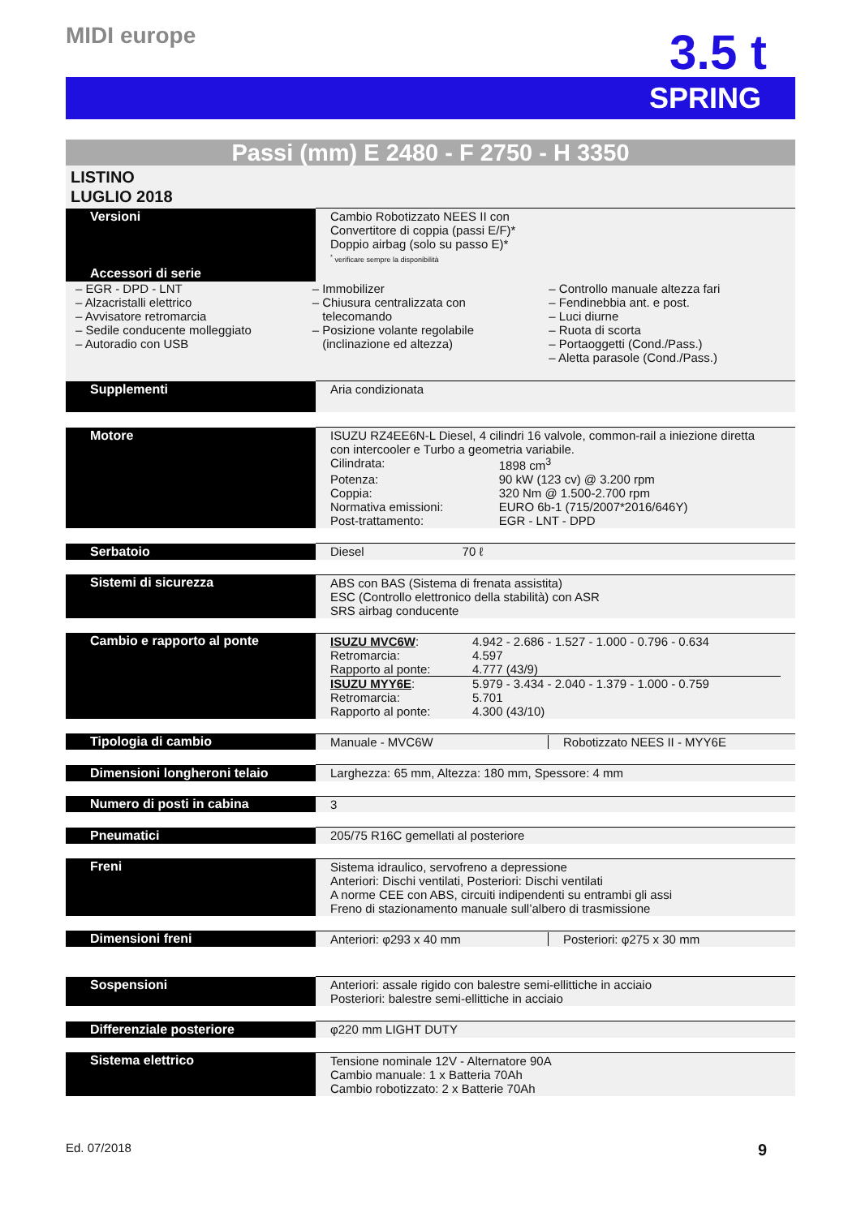MIDI europe
3.5 t
SPRING
Passi (mm) E 2480 - F 2750 - H 3350
LISTINO
LUGLIO 2018
| Versioni | Cambio Robotizzato NEES II con Convertitore di coppia (passi E/F)* Doppio airbag (solo su passo E)* <sup>*</sup> verificare sempre la disponibilità |
| Accessori di serie | |
| – EGR - DPD - LNT – Alzacristalli elettrico – Avvisatore retromarcia – Sedile conducente molleggiato – Autoradio con USB – Immobilizer – Chiusura centralizzata con telecomando – Posizione volante regolabile (inclinazione ed altezza) – Controllo manuale altezza fari – Fendinebbia ant. e post. – Luci diurne – Ruota di scorta – Portaoggetti (Cond./Pass.) – Aletta parasole (Cond./Pass.) | |
| Supplementi | Aria condizionata |
| Motore | ISUZU RZ4EE6N-L Diesel, 4 cilindri 16 valvole, common-rail a iniezione diretta con intercooler e Turbo a geometria variabile. / Cilindrata: / 1898 cm<sup>3</sup> / / Potenza: / 90 kW (123 cv) @ 3.200 rpm / / Coppia: / 320 Nm @ 1.500-2.700 rpm / / Normativa emissioni: / EURO 6b-1 (715/2007*2016/646Y) / / Post-trattamento: / EGR - LNT - DPD / |
| Serbatoio | Diesel 70 ℓ |
| Sistemi di sicurezza | ABS con BAS (Sistema di frenata assistita) ESC (Controllo elettronico della stabilità) con ASR SRS airbag conducente |
| Cambio e rapporto al ponte | / ISUZU MVC6W : / 4.942 - 2.686 - 1.527 - 1.000 - 0.796 - 0.634 / / Retromarcia: / 4.597 / / Rapporto al ponte: / 4.777 (43/9) / / ISUZU MYY6E : / 5.979 - 3.434 - 2.040 - 1.379 - 1.000 - 0.759 / / Retromarcia: / 5.701 / / Rapporto al ponte: / 4.300 (43/10) / |
| Tipologia di cambio | Manuale - MVC6W Robotizzato NEES II - MYY6E |
| Dimensioni longheroni telaio | Larghezza: 65 mm, Altezza: 180 mm, Spessore: 4 mm |
| Numero di posti in cabina | 3 |
| Pneumatici | 205/75 R16C gemellati al posteriore |
| Freni | Sistema idraulico, servofreno a depressione Anteriori: Dischi ventilati, Posteriori: Dischi ventilati A norme CEE con ABS, circuiti indipendenti su entrambi gli assi Freno di stazionamento manuale sull’albero di trasmissione |
| Dimensioni freni | Anteriori: φ293 x 40 mm Posteriori: φ275 x 30 mm |
| Sospensioni | Anteriori: assale rigido con balestre semi-ellittiche in acciaio Posteriori: balestre semi-ellittiche in acciaio |
| Differenziale posteriore | φ220 mm LIGHT DUTY |
| Sistema elettrico | Tensione nominale 12V - Alternatore 90A Cambio manuale: 1 x Batteria 70Ah Cambio robotizzato: 2 x Batterie 70Ah |
Ed. 07/2018 9